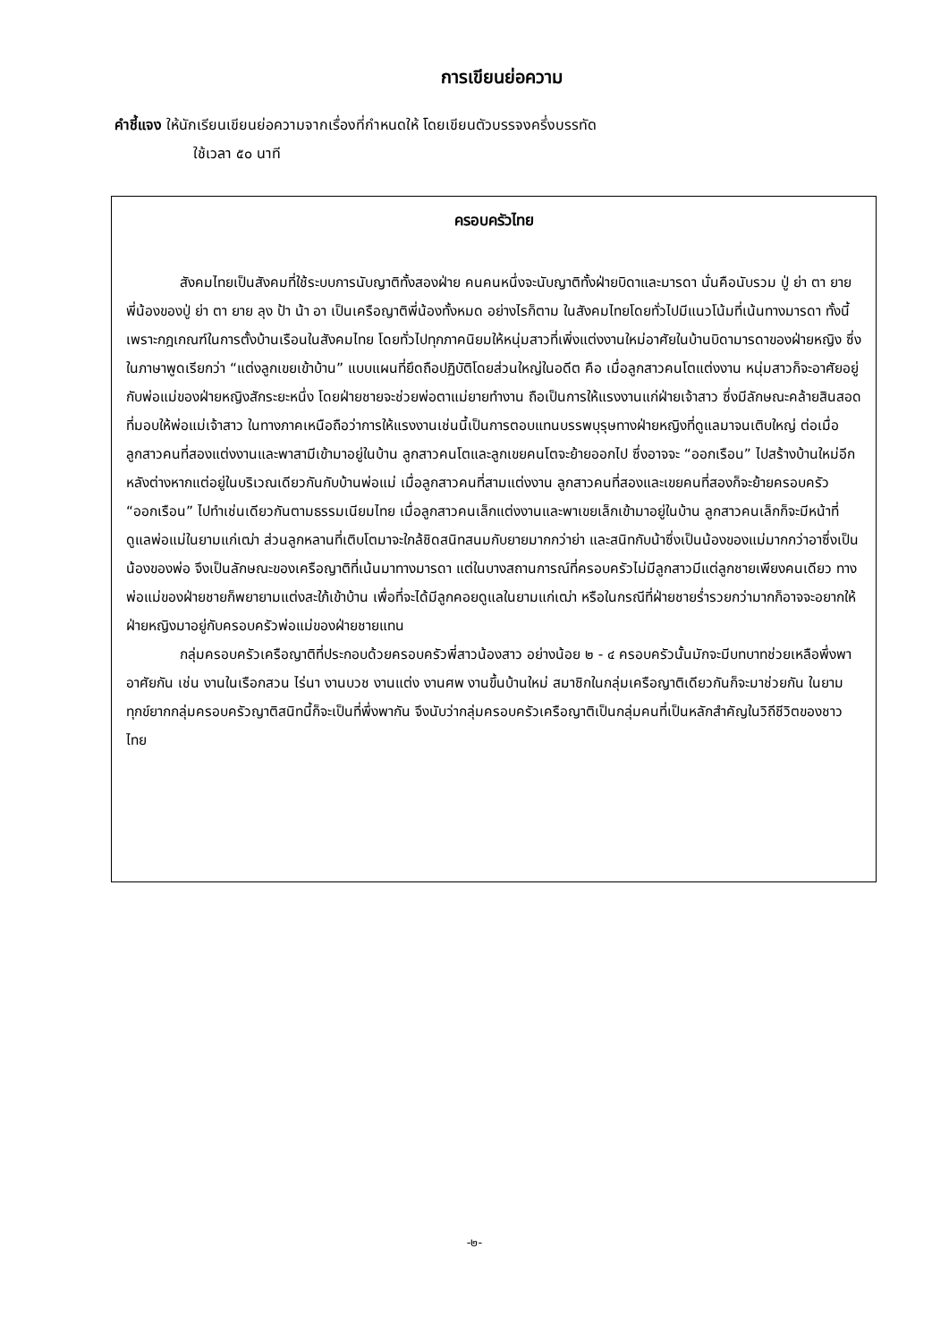การเขียนย่อความ
คำชี้แจง ให้นักเรียนเขียนย่อความจากเรื่องที่กำหนดให้ โดยเขียนตัวบรรจงครึ่งบรรทัด
ใช้เวลา ๕๐ นาที
ครอบครัวไทย
สังคมไทยเป็นสังคมที่ใช้ระบบการนับญาติทั้งสองฝ่าย คนคนหนึ่งจะนับญาติทั้งฝ่ายบิดาและมารดา นั่นคือนับรวม ปู่ ย่า ตา ยาย พี่น้องของปู่ ย่า ตา ยาย ลุง ป้า น้า อา เป็นเครือญาติพี่น้องทั้งหมด อย่างไรก็ตาม ในสังคมไทยโดยทั่วไปมีแนวโน้มที่เน้นทางมารดา ทั้งนี้เพราะกฎเกณฑ์ในการตั้งบ้านเรือนในสังคมไทย โดยทั่วไปทุกภาคนิยมให้หนุ่มสาวที่เพิ่งแต่งงานใหม่อาศัยในบ้านบิดามารดาของฝ่ายหญิง ซึ่งในภาษาพูดเรียกว่า “แต่งลูกเขยเข้าบ้าน” แบบแผนที่ยึดถือปฏิบัติโดยส่วนใหญ่ในอดีต คือ เมื่อลูกสาวคนโตแต่งงาน หนุ่มสาวก็จะอาศัยอยู่กับพ่อแม่ของฝ่ายหญิงสักระยะหนึ่ง โดยฝ่ายชายจะช่วยพ่อตาแม่ยายทำงาน ถือเป็นการให้แรงงานแก่ฝ่ายเจ้าสาว ซึ่งมีลักษณะคล้ายสินสอดที่มอบให้พ่อแม่เจ้าสาว ในทางภาคเหนือถือว่าการให้แรงงานเช่นนี้เป็นการตอบแทนบรรพบุรุษทางฝ่ายหญิงที่ดูแลมาจนเติบใหญ่ ต่อเมื่อลูกสาวคนที่สองแต่งงานและพาสามีเข้ามาอยู่ในบ้าน ลูกสาวคนโตและลูกเขยคนโตจะย้ายออกไป ซึ่งอาจจะ “ออกเรือน” ไปสร้างบ้านใหม่อีกหลังต่างหากแต่อยู่ในบริเวณเดียวกันกับบ้านพ่อแม่ เมื่อลูกสาวคนที่สามแต่งงาน ลูกสาวคนที่สองและเขยคนที่สองก็จะย้ายครอบครัว “ออกเรือน” ไปทำเช่นเดียวกันตามธรรมเนียมไทย เมื่อลูกสาวคนเล็กแต่งงานและพาเขยเล็กเข้ามาอยู่ในบ้าน ลูกสาวคนเล็กก็จะมีหน้าที่ดูแลพ่อแม่ในยามแก่เฒ่า ส่วนลูกหลานที่เติบโตมาจะใกล้ชิดสนิทสนมกับยายมากกว่าย่า และสนิทกับน้าซึ่งเป็นน้องของแม่มากกว่าอาซึ่งเป็นน้องของพ่อ จึงเป็นลักษณะของเครือญาติที่เน้นมาทางมารดา แต่ในบางสถานการณ์ที่ครอบครัวไม่มีลูกสาวมีแต่ลูกชายเพียงคนเดียว ทางพ่อแม่ของฝ่ายชายก็พยายามแต่งสะใภ้เข้าบ้าน เพื่อที่จะได้มีลูกคอยดูแลในยามแก่เฒ่า หรือในกรณีที่ฝ่ายชายร่ำรวยกว่ามากก็อาจจะอยากให้ฝ่ายหญิงมาอยู่กับครอบครัวพ่อแม่ของฝ่ายชายแทน
กลุ่มครอบครัวเครือญาติที่ประกอบด้วยครอบครัวพี่สาวน้องสาว อย่างน้อย ๒ - ๔ ครอบครัวนั้นมักจะมีบทบาทช่วยเหลือพึ่งพาอาศัยกัน เช่น งานในเรือกสวน ไร่นา งานบวช งานแต่ง งานศพ งานขึ้นบ้านใหม่ สมาชิกในกลุ่มเครือญาติเดียวกันก็จะมาช่วยกัน ในยามทุกข์ยากกลุ่มครอบครัวญาติสนิทนี้ก็จะเป็นที่พึ่งพากัน จึงนับว่ากลุ่มครอบครัวเครือญาติเป็นกลุ่มคนที่เป็นหลักสำคัญในวิถีชีวิตของชาวไทย
-๒-